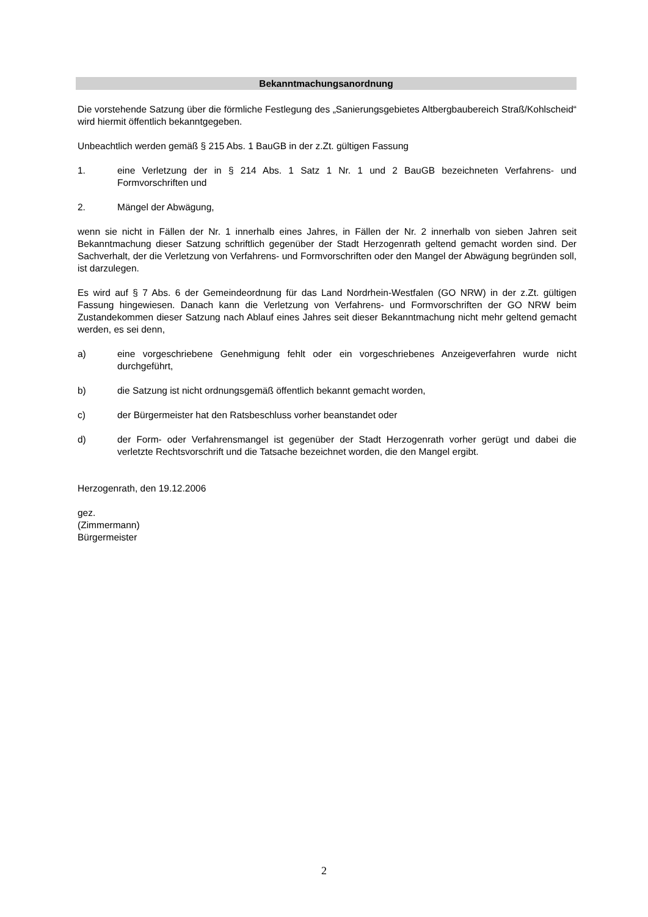Bekanntmachungsanordnung
Die vorstehende Satzung über die förmliche Festlegung des „Sanierungsgebietes Altbergbaubereich Straß/Kohlscheid“ wird hiermit öffentlich bekanntgegeben.
Unbeachtlich werden gemäß § 215 Abs. 1 BauGB in der z.Zt. gültigen Fassung
1. eine Verletzung der in § 214 Abs. 1 Satz 1 Nr. 1 und 2 BauGB bezeichneten Verfahrens- und Formvorschriften und
2. Mängel der Abwägung,
wenn sie nicht in Fällen der Nr. 1 innerhalb eines Jahres, in Fällen der Nr. 2 innerhalb von sieben Jahren seit Bekanntmachung dieser Satzung schriftlich gegenüber der Stadt Herzogenrath geltend gemacht worden sind. Der Sachverhalt, der die Verletzung von Verfahrens- und Formvorschriften oder den Mangel der Abwägung begründen soll, ist darzulegen.
Es wird auf § 7 Abs. 6 der Gemeindeordnung für das Land Nordrhein-Westfalen (GO NRW) in der z.Zt. gültigen Fassung hingewiesen. Danach kann die Verletzung von Verfahrens- und Formvorschriften der GO NRW beim Zustandekommen dieser Satzung nach Ablauf eines Jahres seit dieser Bekanntmachung nicht mehr geltend gemacht werden, es sei denn,
a) eine vorgeschriebene Genehmigung fehlt oder ein vorgeschriebenes Anzeigeverfahren wurde nicht durchgeführt,
b) die Satzung ist nicht ordnungsgemäß öffentlich bekannt gemacht worden,
c) der Bürgermeister hat den Ratsbeschluss vorher beanstandet oder
d) der Form- oder Verfahrensmangel ist gegenüber der Stadt Herzogenrath vorher gerügt und dabei die verletzte Rechtsvorschrift und die Tatsache bezeichnet worden, die den Mangel ergibt.
Herzogenrath, den 19.12.2006
gez.
(Zimmermann)
Bürgermeister
2